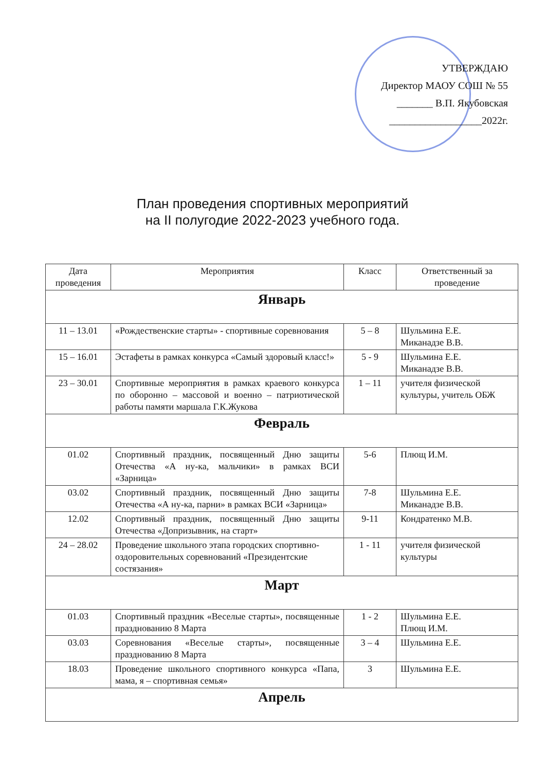УТВЕРЖДАЮ
Директор МАОУ СОШ № 55
_______ В.П. Якубовская
__________________2022г.
План проведения спортивных мероприятий
на II полугодие 2022-2023 учебного года.
| Дата проведения | Мероприятия | Класс | Ответственный за проведение |
| --- | --- | --- | --- |
| Январь | | | |
| 11 – 13.01 | «Рождественские старты» - спортивные соревнования | 5 – 8 | Шульмина Е.Е. Миканадзе В.В. |
| 15 – 16.01 | Эстафеты в рамках конкурса «Самый здоровый класс!» | 5 - 9 | Шульмина Е.Е. Миканадзе В.В. |
| 23 – 30.01 | Спортивные мероприятия в рамках краевого конкурса по оборонно – массовой и военно – патриотической работы памяти маршала Г.К.Жукова | 1 – 11 | учителя физической культуры, учитель ОБЖ |
| Февраль | | | |
| 01.02 | Спортивный праздник, посвященный Дню защиты Отечества «А ну-ка, мальчики» в рамках ВСИ «Зарница» | 5-6 | Плющ И.М. |
| 03.02 | Спортивный праздник, посвященный Дню защиты Отечества «А ну-ка, парни» в рамках ВСИ «Зарница» | 7-8 | Шульмина Е.Е. Миканадзе В.В. |
| 12.02 | Спортивный праздник, посвященный Дню защиты Отечества «Допризывник, на старт» | 9-11 | Кондратенко М.В. |
| 24 – 28.02 | Проведение школьного этапа городских спортивно-оздоровительных соревнований «Президентские состязания» | 1 - 11 | учителя физической культуры |
| Март | | | |
| 01.03 | Спортивный праздник «Веселые старты», посвященные празднованию 8 Марта | 1 - 2 | Шульмина Е.Е. Плющ И.М. |
| 03.03 | Соревнования «Веселые старты», посвященные празднованию 8 Марта | 3 – 4 | Шульмина Е.Е. |
| 18.03 | Проведение школьного спортивного конкурса «Папа, мама, я – спортивная семья» | 3 | Шульмина Е.Е. |
| Апрель | | | |